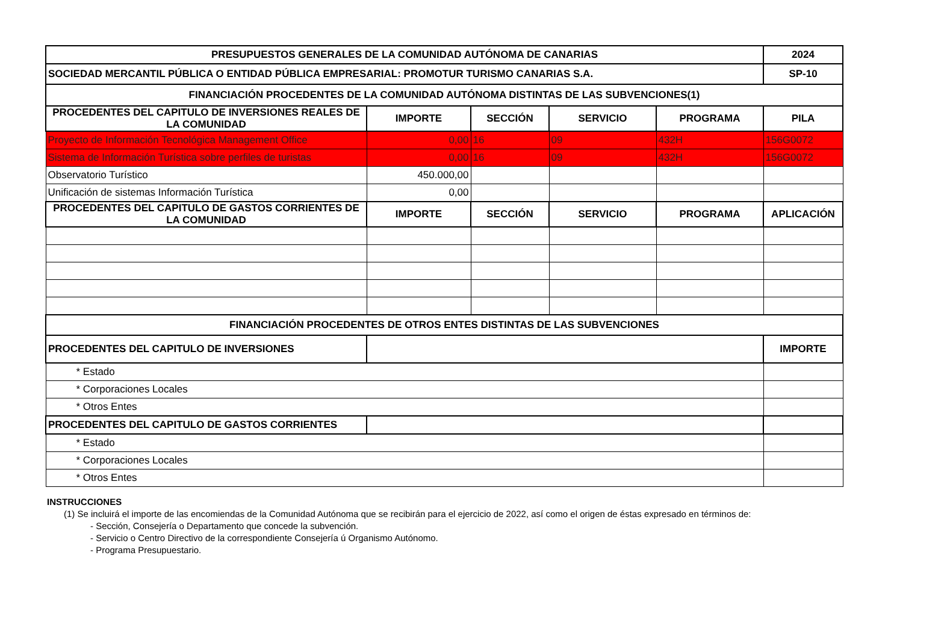| PRESUPUESTOS GENERALES DE LA COMUNIDAD AUTÓNOMA DE CANARIAS | | | | | 2024 |
| --- | --- | --- | --- | --- | --- |
| SOCIEDAD MERCANTIL PÚBLICA O ENTIDAD PÚBLICA EMPRESARIAL: PROMOTUR TURISMO CANARIAS S.A. | | | | | SP-10 |
| FINANCIACIÓN PROCEDENTES DE LA COMUNIDAD AUTÓNOMA DISTINTAS DE LAS SUBVENCIONES(1) | | | | | |
| PROCEDENTES DEL CAPITULO DE INVERSIONES REALES DE LA COMUNIDAD | IMPORTE | SECCIÓN | SERVICIO | PROGRAMA | PILA |
| Proyecto de Información Tecnológica Management Office | 0,00 | 16 | 09 | 432H | 156G0072 |
| Sistema de Información Turística sobre perfiles de turistas | 0,00 | 16 | 09 | 432H | 156G0072 |
| Observatorio Turístico | 450.000,00 | | | | |
| Unificación de sistemas Información Turística | 0,00 | | | | |
| PROCEDENTES DEL CAPITULO DE GASTOS CORRIENTES DE LA COMUNIDAD | IMPORTE | SECCIÓN | SERVICIO | PROGRAMA | APLICACIÓN |
| FINANCIACIÓN PROCEDENTES DE OTROS ENTES DISTINTAS DE LAS SUBVENCIONES | | | | | |
| PROCEDENTES DEL CAPITULO DE INVERSIONES | | | | | IMPORTE |
| * Estado | | | | | |
| * Corporaciones Locales | | | | | |
| * Otros Entes | | | | | |
| PROCEDENTES DEL CAPITULO DE GASTOS CORRIENTES | | | | | |
| * Estado | | | | | |
| * Corporaciones Locales | | | | | |
| * Otros Entes | | | | | |
INSTRUCCIONES
(1) Se incluirá el importe de las encomiendas de la Comunidad Autónoma que se recibirán para el ejercicio de 2022, así como el origen de éstas expresado en términos de:
- Sección, Consejería o Departamento que concede la subvención.
- Servicio o Centro Directivo de la correspondiente Consejería ú Organismo Autónomo.
- Programa Presupuestario.